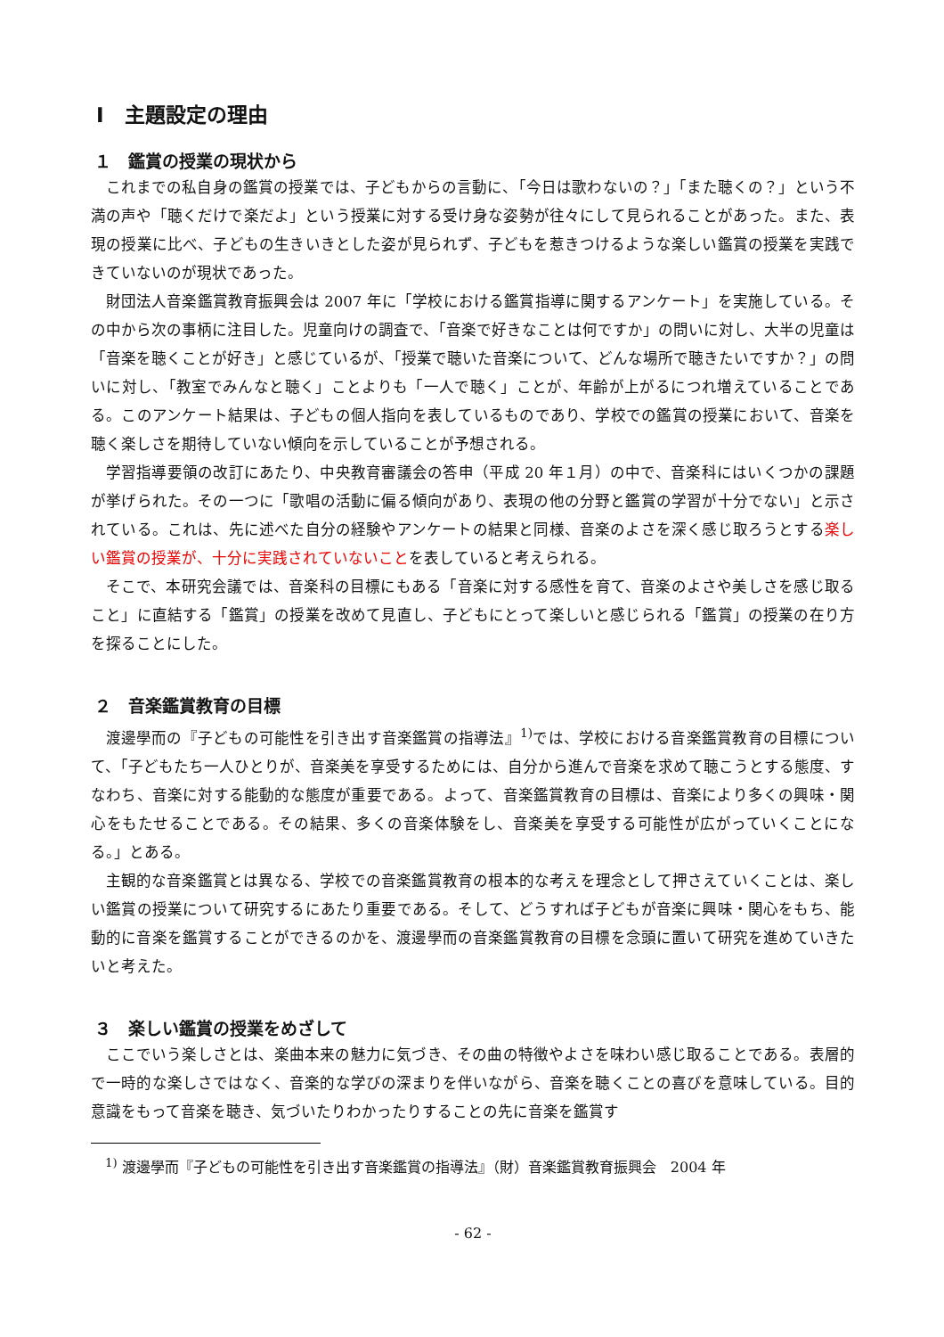Ⅰ　主題設定の理由
１　鑑賞の授業の現状から
これまでの私自身の鑑賞の授業では、子どもからの言動に、「今日は歌わないの？」「また聴くの？」という不満の声や「聴くだけで楽だよ」という授業に対する受け身な姿勢が往々にして見られることがあった。また、表現の授業に比べ、子どもの生きいきとした姿が見られず、子どもを惹きつけるような楽しい鑑賞の授業を実践できていないのが現状であった。
財団法人音楽鑑賞教育振興会は 2007 年に「学校における鑑賞指導に関するアンケート」を実施している。その中から次の事柄に注目した。児童向けの調査で、「音楽で好きなことは何ですか」の問いに対し、大半の児童は「音楽を聴くことが好き」と感じているが、「授業で聴いた音楽について、どんな場所で聴きたいですか？」の問いに対し、「教室でみんなと聴く」ことよりも「一人で聴く」ことが、年齢が上がるにつれ増えていることである。このアンケート結果は、子どもの個人指向を表しているものであり、学校での鑑賞の授業において、音楽を聴く楽しさを期待していない傾向を示していることが予想される。
学習指導要領の改訂にあたり、中央教育審議会の答申（平成 20 年１月）の中で、音楽科にはいくつかの課題が挙げられた。その一つに「歌唱の活動に偏る傾向があり、表現の他の分野と鑑賞の学習が十分でない」と示されている。これは、先に述べた自分の経験やアンケートの結果と同様、音楽のよさを深く感じ取ろうとする楽しい鑑賞の授業が、十分に実践されていないことを表していると考えられる。
そこで、本研究会議では、音楽科の目標にもある「音楽に対する感性を育て、音楽のよさや美しさを感じ取ること」に直結する「鑑賞」の授業を改めて見直し、子どもにとって楽しいと感じられる「鑑賞」の授業の在り方を探ることにした。
２　音楽鑑賞教育の目標
渡邊學而の『子どもの可能性を引き出す音楽鑑賞の指導法』<sup>1)</sup>では、学校における音楽鑑賞教育の目標について、「子どもたち一人ひとりが、音楽美を享受するためには、自分から進んで音楽を求めて聴こうとする態度、すなわち、音楽に対する能動的な態度が重要である。よって、音楽鑑賞教育の目標は、音楽により多くの興味・関心をもたせることである。その結果、多くの音楽体験をし、音楽美を享受する可能性が広がっていくことになる。」とある。
主観的な音楽鑑賞とは異なる、学校での音楽鑑賞教育の根本的な考えを理念として押さえていくことは、楽しい鑑賞の授業について研究するにあたり重要である。そして、どうすれば子どもが音楽に興味・関心をもち、能動的に音楽を鑑賞することができるのかを、渡邊學而の音楽鑑賞教育の目標を念頭に置いて研究を進めていきたいと考えた。
３　楽しい鑑賞の授業をめざして
ここでいう楽しさとは、楽曲本来の魅力に気づき、その曲の特徴やよさを味わい感じ取ることである。表層的で一時的な楽しさではなく、音楽的な学びの深まりを伴いながら、音楽を聴くことの喜びを意味している。目的意識をもって音楽を聴き、気づいたりわかったりすることの先に音楽を鑑賞す
<sup>1)</sup> 渡邊學而『子どもの可能性を引き出す音楽鑑賞の指導法』（財）音楽鑑賞教育振興会　2004 年
- 62 -